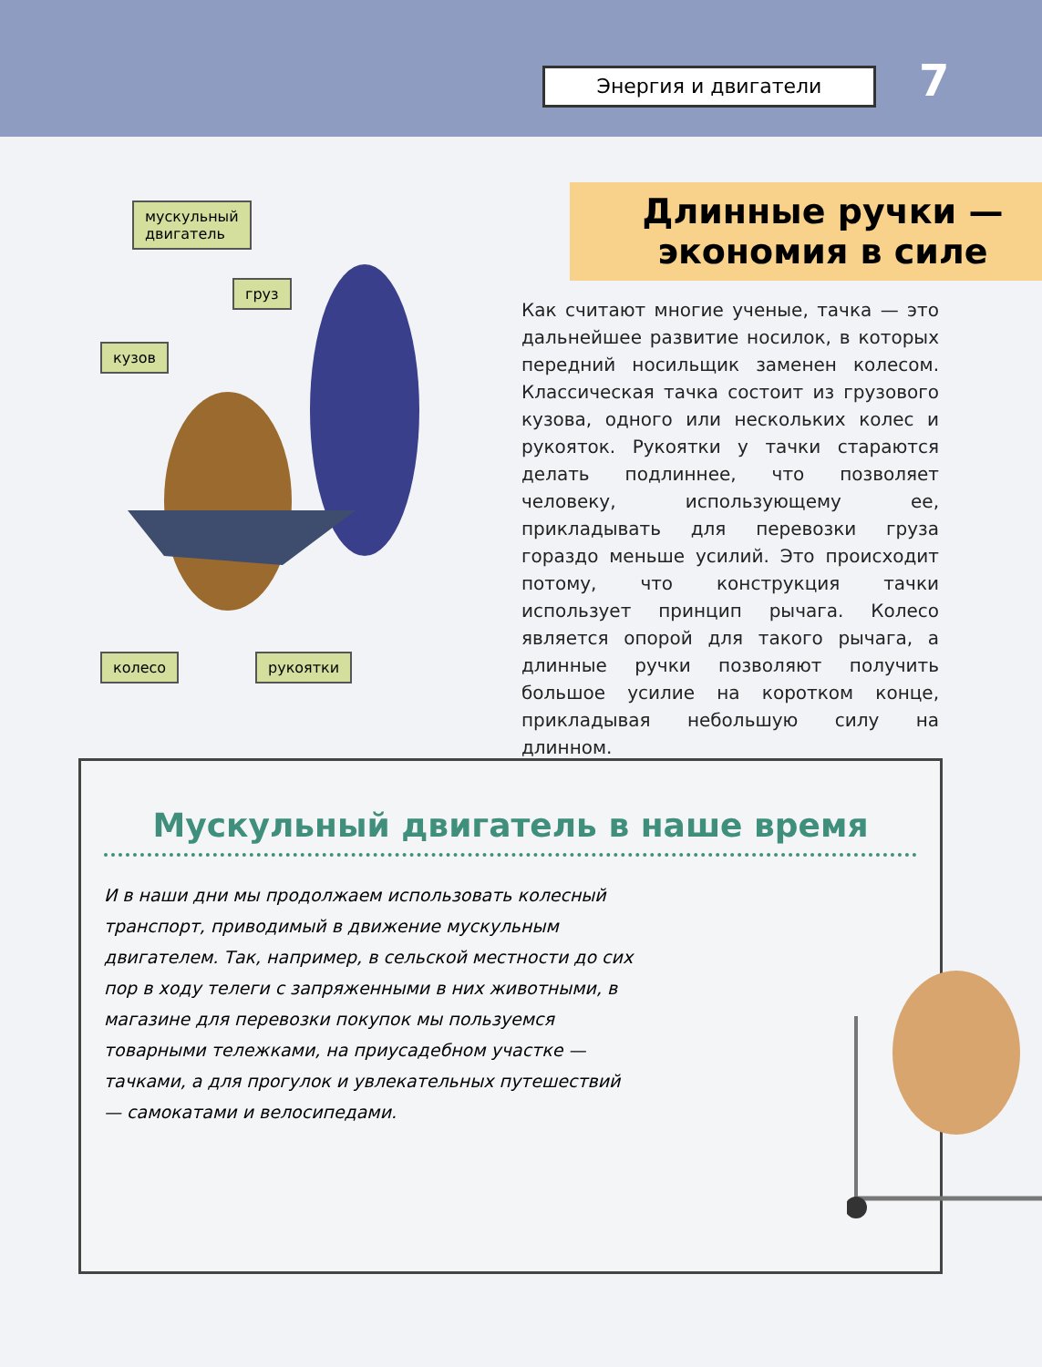Энергия и двигатели 7
мускульный
двигатель
груз
кузов
колесо рукоятки
Длинные ручки —
экономия в силе
Как считают многие ученые, тачка — это дальнейшее развитие носилок, в которых передний носильщик заменен колесом. Классическая тачка состоит из грузового кузова, одного или нескольких колес и рукояток. Рукоятки у тачки стараются делать подлиннее, что позволяет человеку, использующему ее, прикладывать для перевозки груза гораздо меньше усилий. Это происходит потому, что конструкция тачки использует принцип рычага. Колесо является опорой для такого рычага, а длинные ручки позволяют получить большое усилие на коротком конце, прикладывая небольшую силу на длинном.
Мускульный двигатель в наше время
И в наши дни мы продолжаем использовать колесный транспорт, приводимый в движение мускульным двигателем. Так, например, в сельской местности до сих пор в ходу телеги с запряженными в них животными, в магазине для перевозки покупок мы пользуемся товарными тележками, на приусадебном участке — тачками, а для прогулок и увлекательных путешествий — самокатами и велосипедами.